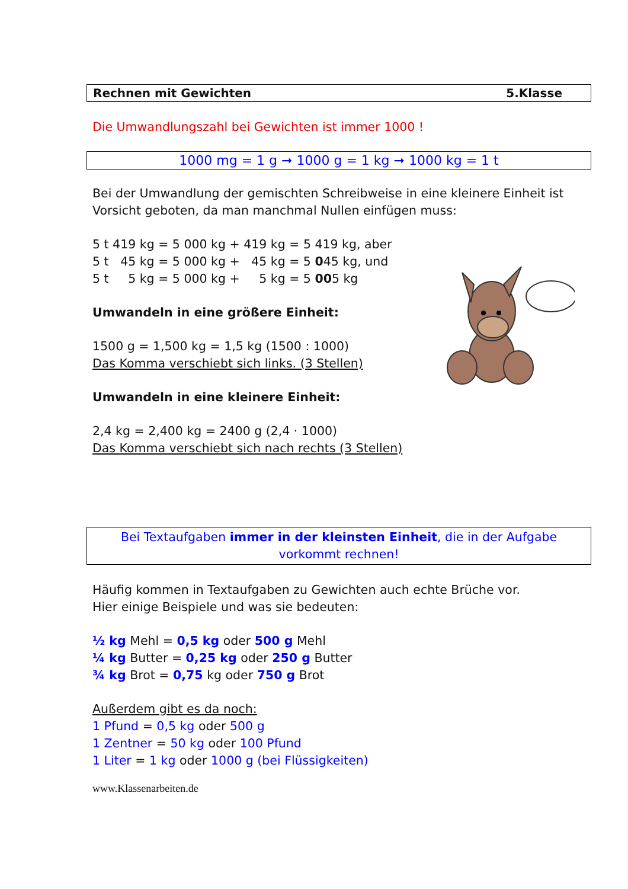Rechnen mit Gewichten 5.Klasse
Die Umwandlungszahl bei Gewichten ist immer 1000 !
1000 mg = 1 g ➞ 1000 g = 1 kg ➞ 1000 kg = 1 t
Bei der Umwandlung der gemischten Schreibweise in eine kleinere Einheit ist Vorsicht geboten, da man manchmal Nullen einfügen muss:
5 t 419 kg = 5 000 kg + 419 kg = 5 419 kg, aber
5 t 45 kg = 5 000 kg + 45 kg = 5 045 kg, und
5 t 5 kg = 5 000 kg + 5 kg = 5 005 kg
Umwandeln in eine größere Einheit:
1500 g = 1,500 kg = 1,5 kg (1500 : 1000)
Das Komma verschiebt sich links. (3 Stellen)
Umwandeln in eine kleinere Einheit:
2,4 kg = 2,400 kg = 2400 g (2,4 · 1000)
Das Komma verschiebt sich nach rechts (3 Stellen)
Bei Textaufgaben immer in der kleinsten Einheit, die in der Aufgabe vorkommt rechnen!
Häufig kommen in Textaufgaben zu Gewichten auch echte Brüche vor.
Hier einige Beispiele und was sie bedeuten:
½ kg Mehl = 0,5 kg oder 500 g Mehl
¼ kg Butter = 0,25 kg oder 250 g Butter
¾ kg Brot = 0,75 kg oder 750 g Brot
Außerdem gibt es da noch:
1 Pfund = 0,5 kg oder 500 g
1 Zentner = 50 kg oder 100 Pfund
1 Liter = 1 kg oder 1000 g (bei Flüssigkeiten)
www.Klassenarbeiten.de